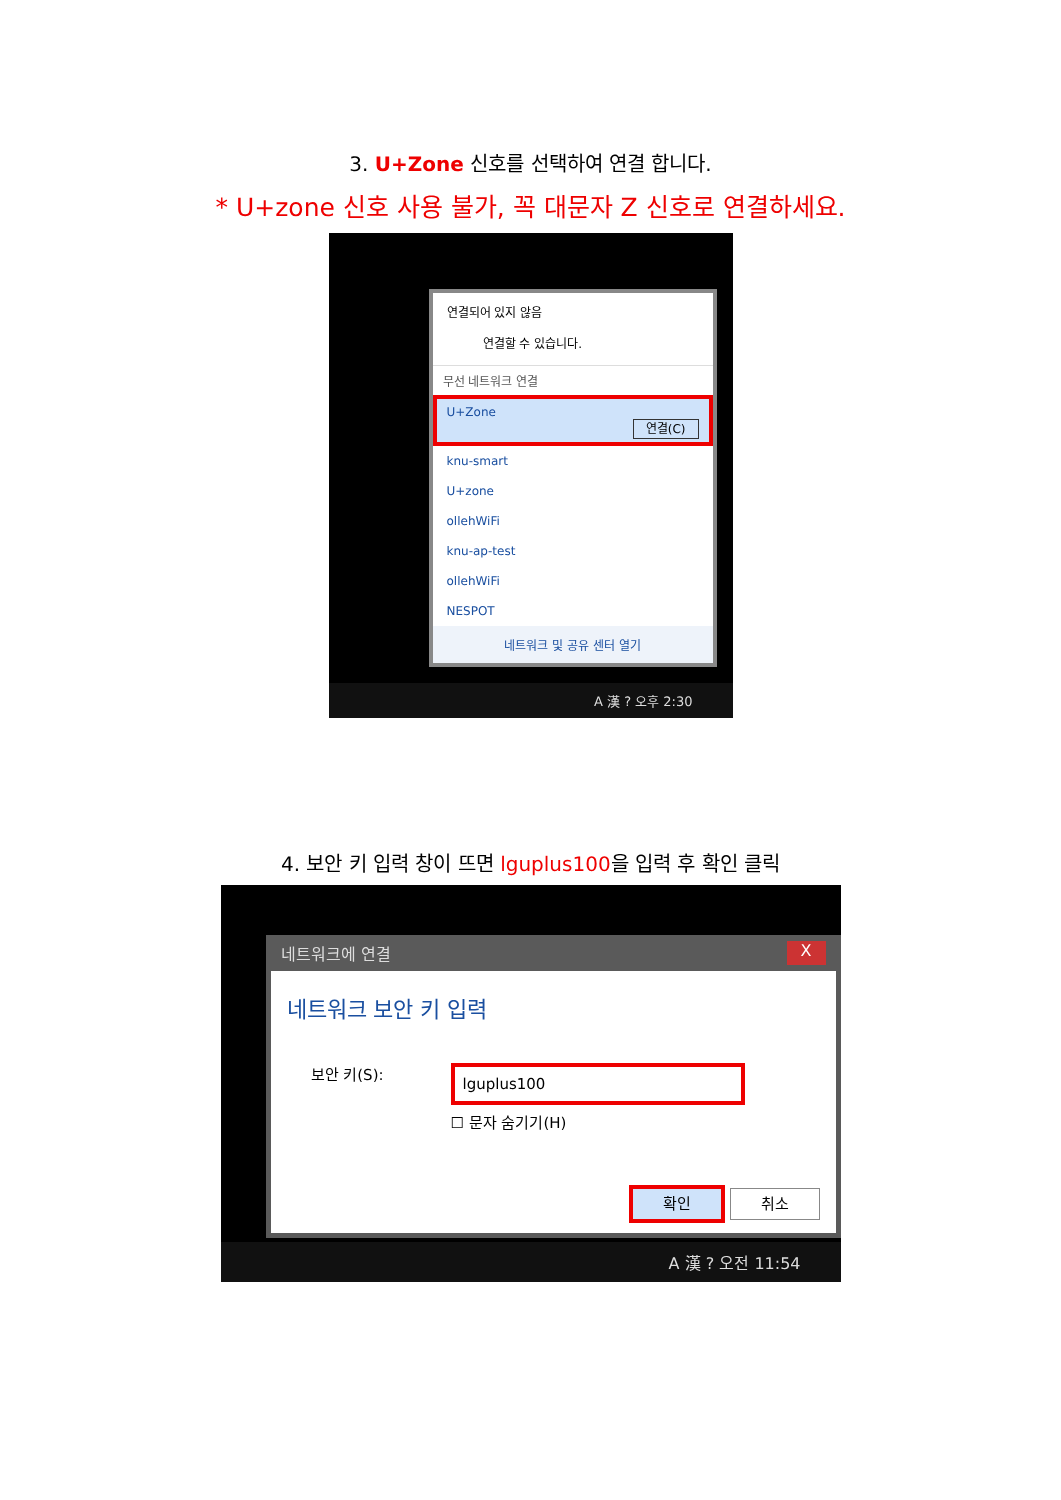3. U+Zone 신호를 선택하여 연결 합니다.
* U+zone 신호 사용 불가, 꼭 대문자 Z 신호로 연결하세요.
연결되어 있지 않음
연결할 수 있습니다.
무선 네트워크 연결
U+Zone
연결(C)
knu-smart
U+zone
ollehWiFi
knu-ap-test
ollehWiFi
NESPOT
네트워크 및 공유 센터 열기
A 漢 ? 오후 2:30
4. 보안 키 입력 창이 뜨면 lguplus100을 입력 후 확인 클릭
네트워크에 연결 X
네트워크 보안 키 입력
보안 키(S):
lguplus100
☐ 문자 숨기기(H)
확인 취소
A 漢 ? 오전 11:54